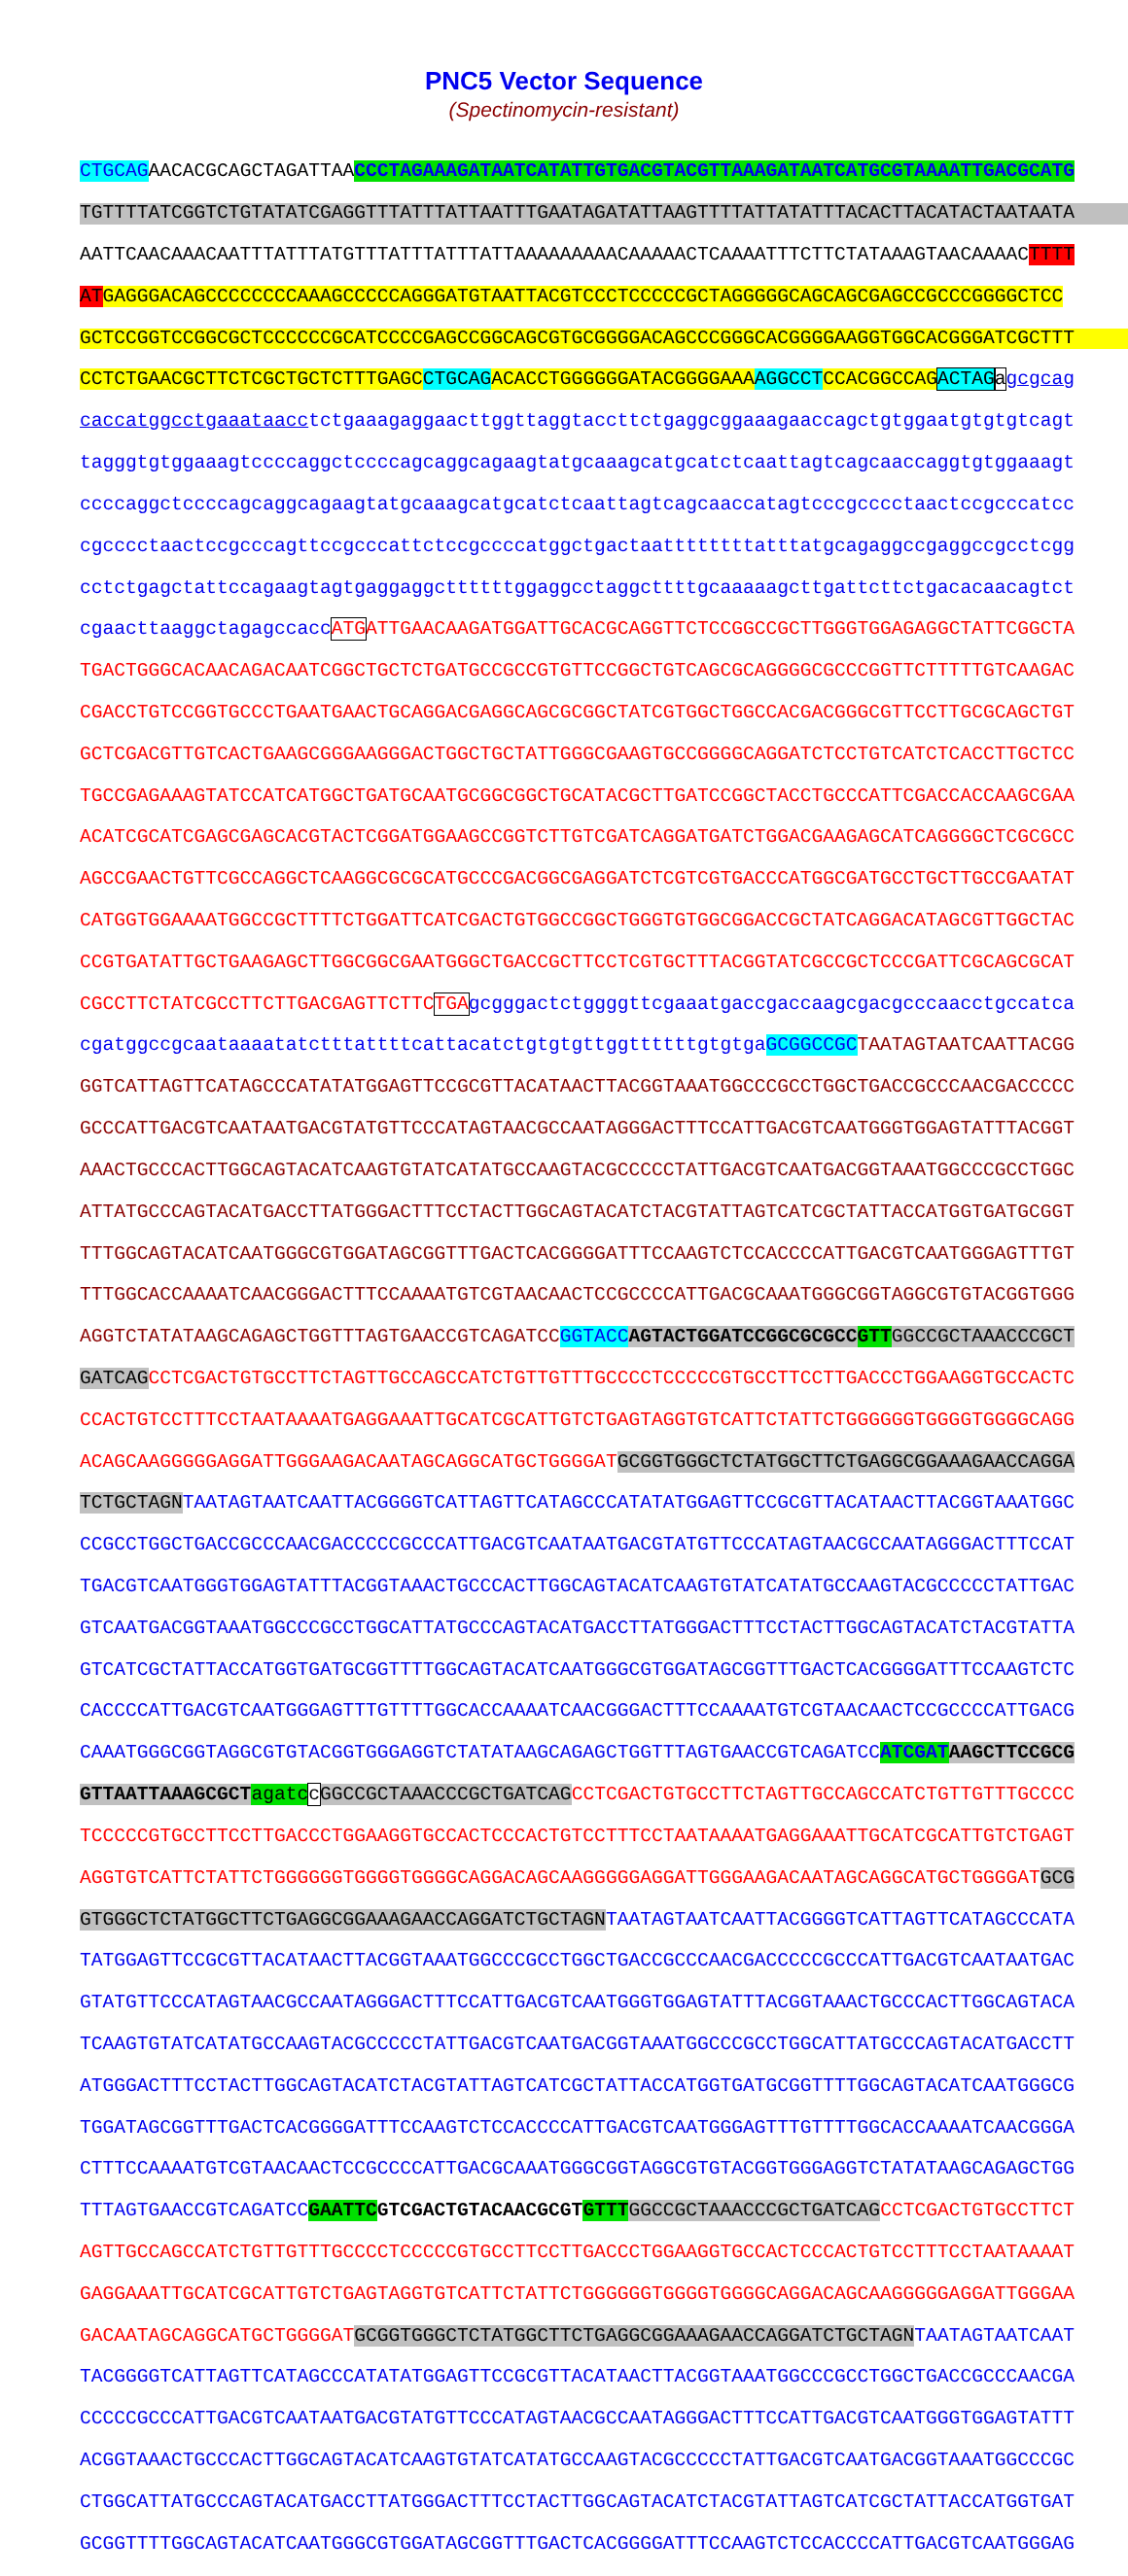PNC5 Vector Sequence
(Spectinomycin-resistant)
CTGCAG AACACGCAGCTAGATTAA CCCTAGAAAGATAATCATATTGTGACGTACGTTAAAGATAATCATGCGTAAAATTGACGCATG
TGTTTTATCGGTCTGTATATCGAGGTTTATTTATTAATTTGAATAGATATTAAGTTTTATTATATTTACACTTACATACTAATAATA
AATTCAACAAACAATTTATTTATGTTTATTTATTTATTAAAAAAAAACAAAAACTCAAAATTTCTTCTATAAAGTAACAAAACTTTT
AT GAGGGACAGCCCCCCCCAAAGCCCCCAGGGATGTAATTACGTCCCTCCCCCGCTAGGGGGCAGCAGCGAGCCGCCCGGGGCTCC
GCTCCGGTCCGGCGCTCCCCCCGCATCCCCGAGCCGGCAGCGTGCGGGGACAGCCCGGGCACGGGGAAGGTGGCACGGGATCGCTTT
CCTCTGAACGCTTCTCGCTGCTCTTTGAGC CTGCAG ACACCTGGGGGGATACGGGGAAA AGGCCT CCACGGCCAG ACTAG agcgcag
caccatggcctgaaataacctctgaaagaggaacttggttaggtaccttctgaggcggaaagaaccagctgtggaatgtgtgtcagt
tagggtgtggaaagtccccaggctccccagcaggcagaagtatgcaaagcatgcatctcaattagtcagcaaccaggtgtggaaagt
ccccaggctccccagcaggcagaagtatgcaaagcatgcatctcaattagtcagcaaccatagtcccgcccctaactccgcccatcc
cgcccctaactccgcccagttccgcccattctccgccccatggctgactaattttttttatttatgcagaggccgaggccgcctcgg
cctctgagctattccagaagtagtgaggaggcttttttggaggcctaggcttttgcaaaaagcttgattcttctgacacaacagtct
cgaacttaaggctagagccaccATG ATTGAACAAGATGGATTGCACGCAGGTTCTCCGGCCGCTTGGGTGGAGAGGCTATTCGGCTA
TGACTGGGCACAACAGACAATCGGCTGCTCTGATGCCGCCGTGTTCCGGCTGTCAGCGCAGGGGCGCCCGGTTCTTTTTGTCAAGAC
CGACCTGTCCGGTGCCCTGAATGAACTGCAGGACGAGGCAGCGCGGCTATCGTGGCTGGCCACGACGGGCGTTCCTTGCGCAGCTGT
GCTCGACGTTGTCACTGAAGCGGGAAGGGACTGGCTGCTATTGGGCGAAGTGCCGGGGCAGGATCTCCTGTCATCTCACCTTGCTCC
TGCCGAGAAAGTATCCATCATGGCTGATGCAATGCGGCGGCTGCATACGCTTGATCCGGCTACCTGCCCATTCGACCACCAAGCGAA
ACATCGCATCGAGCGAGCACGTACTCGGATGGAAGCCGGTCTTGTCGATCAGGATGATCTGGACGAAGAGCATCAGGGGCTCGCGCC
AGCCGAACTGTTCGCCAGGCTCAAGGCGCGCATGCCCGACGGCGAGGATCTCGTCGTGACCCATGGCGATGCCTGCTTGCCGAATAT
CATGGTGGAAAATGGCCGCTTTTCTGGATTCATCGACTGTGGCCGGCTGGGTGTGGCGGACCGCTATCAGGACATAGCGTTGGCTAC
CCGTGATATTGCTGAAGAGCTTGGCGGCGAATGGGCTGACCGCTTCCTCGTGCTTTACGGTATCGCCGCTCCCGATTCGCAGCGCAT
CGCCTTCTATCGCCTTCTTGACGAGTTCTTCTGA gcgggactctggggttcgaaatgaccgaccaagcgacgcccaacctgccatca
cgatggccgcaataaaatatctttattttcattacatctgtgtgttggttttttgtgtgaGCGGCCGC TAATAGTAATCAATTACGG
GGTCATTAGTTCATAGCCCATATATGGAGTTCCGCGTTACATAACTTACGGTAAATGGCCCGCCTGGCTGACCGCCCAACGACCCCC
GCCCATTGACGTCAATAATGACGTATGTTCCCATAGTAACGCCAATAGGGACTTTCCATTGACGTCAATGGGTGGAGTATTTACGGT
AAACTGCCCACTTGGCAGTACATCAAGTGTATCATATGCCAAGTACGCCCCCTATTGACGTCAATGACGGTAAATGGCCCGCCTGGC
ATTATGCCCAGTACATGACCTTATGGGACTTTCCTACTTGGCAGTACATCTACGTATTAGTCATCGCTATTACCATGGTGATGCGGT
TTTGGCAGTACATCAATGGGCGTGGATAGCGGTTTGACTCACGGGGATTTCCAAGTCTCCACCCCATTGACGTCAATGGGAGTTTGT
TTTGGCACCAAAATCAACGGGACTTTCCAAAATGTCGTAACAACTCCGCCCCATTGACGCAAATGGGCGGTAGGCGTGTACGGTGGG
AGGTCTATATAAGCAGAGCTGGTTTAGTGAACCGTCAGATCCGGTACC AGTACTGGATCCGGCGCGCC GTT GGCCGCTAAACCCGCT
GATCAG CCTCGACTGTGCCTTCTAGTTGCCAGCCATCTGTTGTTTGCCCCTCCCCCGTGCCTTCCTTGACCCTGGAAGGTGCCACTC
CCACTGTCCTTTCCTAATAAAATGAGGAAATTGCATCGCATTGTCTGAGTAGGTGTCATTCTATTCTGGGGGGTGGGGTGGGGCAGG
ACAGCAAGGGGGAGGATTGGGAAGACAATAGCAGGCATGCTGGGGAT GCGGTGGGCTCTATGGCTTCTGAGGCGGAAAGAACCAGGA
TCTGCTAGN TAATAGTAATCAATTACGGGGTCATTAGTTCATAGCCCATATATGGAGTTCCGCGTTACATAACTTACGGTAAATGGC
CCGCCTGGCTGACCGCCCAACGACCCCCGCCCATTGACGTCAATAATGACGTATGTTCCCATAGTAACGCCAATAGGGACTTTCCAT
TGACGTCAATGGGTGGAGTATTTACGGTAAACTGCCCACTTGGCAGTACATCAAGTGTATCATATGCCAAGTACGCCCCCTATTGAC
GTCAATGACGGTAAATGGCCCGCCTGGCATTATGCCCAGTACATGACCTTATGGGACTTTCCTACTTGGCAGTACATCTACGTATTA
GTCATCGCTATTACCATGGTGATGCGGTTTTGGCAGTACATCAATGGGCGTGGATAGCGGTTTGACTCACGGGGATTTCCAAGTCTC
CACCCCATTGACGTCAATGGGAGTTTGTTTTGGCACCAAAATCAACGGGACTTTCCAAAATGTCGTAACAACTCCGCCCCATTGACG
CAAATGGGCGGTAGGCGTGTACGGTGGGAGGTCTATATAAGCAGAGCTGGTTTAGTGAACCGTCAGATCCATCGAT AAGCTTCCGCG
GTTAATTAAAGCGCT agatc cGGCCGCTAAACCCGCTGATCAG CCTCGACTGTGCCTTCTAGTTGCCAGCCATCTGTTGTTTGCCCC
TCCCCCGTGCCTTCCTTGACCCTGGAAGGTGCCACTCCCACTGTCCTTTCCTAATAAAATGAGGAAATTGCATCGCATTGTCTGAGT
AGGTGTCATTCTATTCTGGGGGGTGGGGTGGGGCAGGACAGCAAGGGGGAGGATTGGGAAGACAATAGCAGGCATGCTGGGGAT GCG
GTGGGCTCTATGGCTTCTGAGGCGGAAAGAACCAGGATCTGCTAGN TAATAGTAATCAATTACGGGGTCATTAGTTCATAGCCCATA
TATGGAGTTCCGCGTTACATAACTTACGGTAAATGGCCCGCCTGGCTGACCGCCCAACGACCCCCGCCCATTGACGTCAATAATGAC
GTATGTTCCCATAGTAACGCCAATAGGGACTTTCCATTGACGTCAATGGGTGGAGTATTTACGGTAAACTGCCCACTTGGCAGTACA
TCAAGTGTATCATATGCCAAGTACGCCCCCTATTGACGTCAATGACGGTAAATGGCCCGCCTGGCATTATGCCCAGTACATGACCTT
ATGGGACTTTCCTACTTGGCAGTACATCTACGTATTAGTCATCGCTATTACCATGGTGATGCGGTTTTGGCAGTACATCAATGGGCG
TGGATAGCGGTTTGACTCACGGGGATTTCCAAGTCTCCACCCCATTGACGTCAATGGGAGTTTGTTTTGGCACCAAAATCAACGGGA
CTTTCCAAAATGTCGTAACAACTCCGCCCCATTGACGCAAATGGGCGGTAGGCGTGTACGGTGGGAGGTCTATATAAGCAGAGCTGG
TTTAGTGAACCGTCAGATCCGAATTC GTCGACTGTACAACGCGT GTTT GGCCGCTAAACCCGCTGATCAG CCTCGACTGTGCCTTCT
AGTTGCCAGCCATCTGTTGTTTGCCCCTCCCCCGTGCCTTCCTTGACCCTGGAAGGTGCCACTCCCACTGTCCTTTCCTAATAAAAT
GAGGAAATTGCATCGCATTGTCTGAGTAGGTGTCATTCTATTCTGGGGGGTGGGGTGGGGCAGGACAGCAAGGGGGAGGATTGGGAA
GACAATAGCAGGCATGCTGGGGAT GCGGTGGGCTCTATGGCTTCTGAGGCGGAAAGAACCAGGATCTGCTAGN TAATAGTAATCAAT
TACGGGGTCATTAGTTCATAGCCCATATATGGAGTTCCGCGTTACATAACTTACGGTAAATGGCCCGCCTGGCTGACCGCCCAACGA
CCCCCGCCCATTGACGTCAATAATGACGTATGTTCCCATAGTAACGCCAATAGGGACTTTCCATTGACGTCAATGGGTGGAGTATTT
ACGGTAAACTGCCCACTTGGCAGTACATCAAGTGTATCATATGCCAAGTACGCCCCCTATTGACGTCAATGACGGTAAATGGCCCGC
CTGGCATTATGCCCAGTACATGACCTTATGGGACTTTCCTACTTGGCAGTACATCTACGTATTAGTCATCGCTATTACCATGGTGAT
GCGGTTTTGGCAGTACATCAATGGGCGTGGATAGCGGTTTGACTCACGGGGATTTCCAAGTCTCCACCCCATTGACGTCAATGGGAG